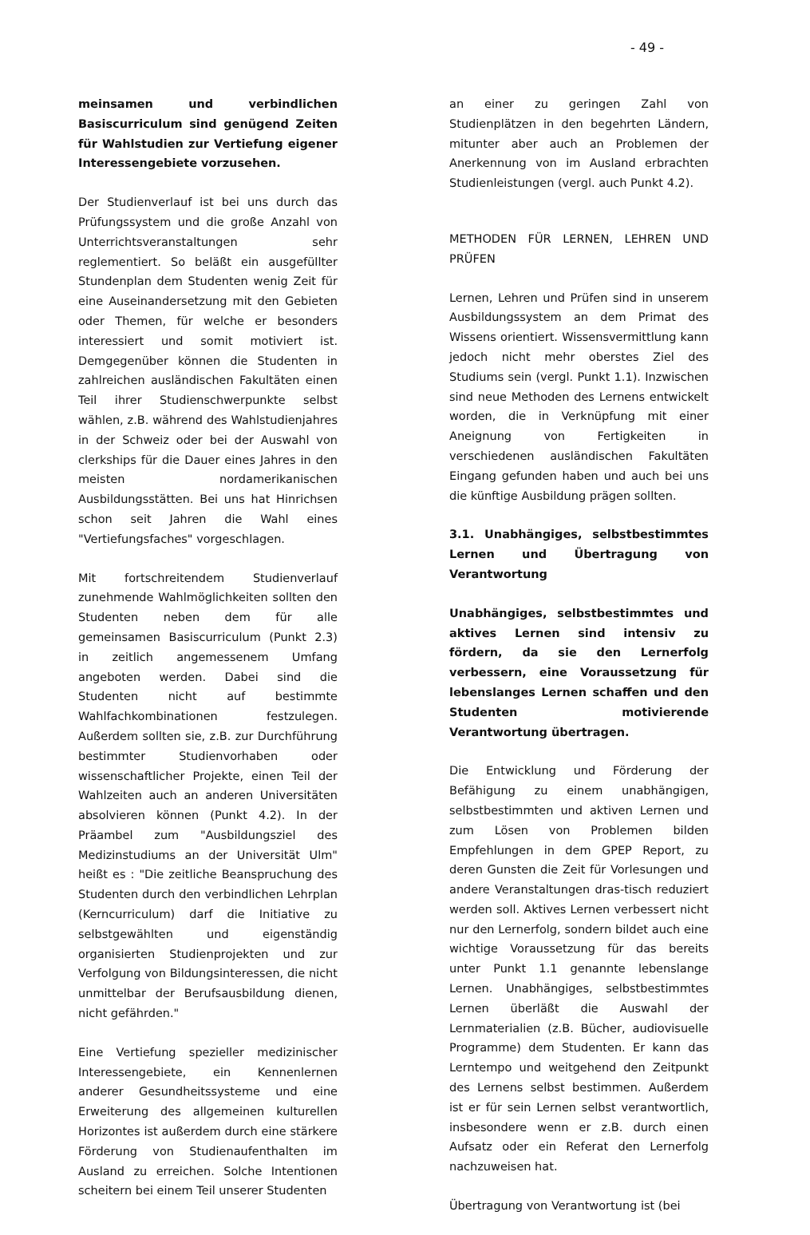- 49 -
meinsamen und verbindlichen Basiscurriculum sind genügend Zeiten für Wahlstudien zur Vertiefung eigener Interessengebiete vorzusehen.
Der Studienverlauf ist bei uns durch das Prüfungssystem und die große Anzahl von Unterrichtsveranstaltungen sehr reglementiert. So beläßt ein ausgefüllter Stundenplan dem Studenten wenig Zeit für eine Auseinandersetzung mit den Gebieten oder Themen, für welche er besonders interessiert und somit motiviert ist. Demgegenüber können die Studenten in zahlreichen ausländischen Fakultäten einen Teil ihrer Studienschwerpunkte selbst wählen, z.B. während des Wahlstudienjahres in der Schweiz oder bei der Auswahl von clerkships für die Dauer eines Jahres in den meisten nordamerikanischen Ausbildungsstätten. Bei uns hat Hinrichsen schon seit Jahren die Wahl eines "Vertiefungsfaches" vorgeschlagen.
Mit fortschreitendem Studienverlauf zunehmende Wahlmöglichkeiten sollten den Studenten neben dem für alle gemeinsamen Basiscurriculum (Punkt 2.3) in zeitlich angemessenem Umfang angeboten werden. Dabei sind die Studenten nicht auf bestimmte Wahlfachkombinationen festzulegen. Außerdem sollten sie, z.B. zur Durchführung bestimmter Studienvorhaben oder wissenschaftlicher Projekte, einen Teil der Wahlzeiten auch an anderen Universitäten absolvieren können (Punkt 4.2). In der Präambel zum "Ausbildungsziel des Medizinstudiums an der Universität Ulm" heißt es : "Die zeitliche Beanspruchung des Studenten durch den verbindlichen Lehrplan (Kerncurriculum) darf die Initiative zu selbstgewählten und eigenständig organisierten Studienprojekten und zur Verfolgung von Bildungsinteressen, die nicht unmittelbar der Berufsausbildung dienen, nicht gefährden."
Eine Vertiefung spezieller medizinischer Interessengebiete, ein Kennenlernen anderer Gesundheitssysteme und eine Erweiterung des allgemeinen kulturellen Horizontes ist außerdem durch eine stärkere Förderung von Studienaufenthalten im Ausland zu erreichen. Solche Intentionen scheitern bei einem Teil unserer Studenten
an einer zu geringen Zahl von Studienplätzen in den begehrten Ländern, mitunter aber auch an Problemen der Anerkennung von im Ausland erbrachten Studienleistungen (vergl. auch Punkt 4.2).
METHODEN FÜR LERNEN, LEHREN UND PRÜFEN
Lernen, Lehren und Prüfen sind in unserem Ausbildungssystem an dem Primat des Wissens orientiert. Wissensvermittlung kann jedoch nicht mehr oberstes Ziel des Studiums sein (vergl. Punkt 1.1). Inzwischen sind neue Methoden des Lernens entwickelt worden, die in Verknüpfung mit einer Aneignung von Fertigkeiten in verschiedenen ausländischen Fakultäten Eingang gefunden haben und auch bei uns die künftige Ausbildung prägen sollten.
3.1. Unabhängiges, selbstbestimmtes Lernen und Übertragung von Verantwortung
Unabhängiges, selbstbestimmtes und aktives Lernen sind intensiv zu fördern, da sie den Lernerfolg verbessern, eine Voraussetzung für lebenslanges Lernen schaffen und den Studenten motivierende Verantwortung übertragen.
Die Entwicklung und Förderung der Befähigung zu einem unabhängigen, selbstbestimmten und aktiven Lernen und zum Lösen von Problemen bilden Empfehlungen in dem GPEP Report, zu deren Gunsten die Zeit für Vorlesungen und andere Veranstaltungen dras-tisch reduziert werden soll. Aktives Lernen verbessert nicht nur den Lernerfolg, sondern bildet auch eine wichtige Voraussetzung für das bereits unter Punkt 1.1 genannte lebenslange Lernen. Unabhängiges, selbstbestimmtes Lernen überläßt die Auswahl der Lernmaterialien (z.B. Bücher, audiovisuelle Programme) dem Studenten. Er kann das Lerntempo und weitgehend den Zeitpunkt des Lernens selbst bestimmen. Außerdem ist er für sein Lernen selbst verantwortlich, insbesondere wenn er z.B. durch einen Aufsatz oder ein Referat den Lernerfolg nachzuweisen hat.
Übertragung von Verantwortung ist (bei